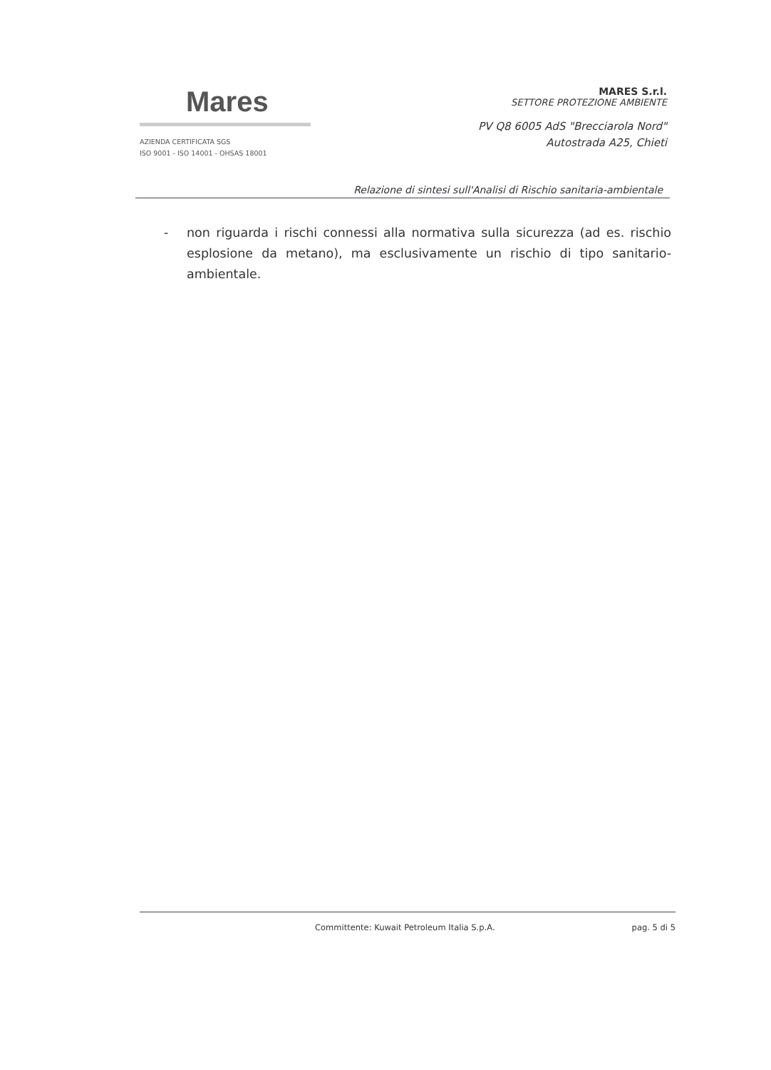Mares
AZIENDA CERTIFICATA SGS
ISO 9001 - ISO 14001 - OHSAS 18001
MARES S.r.l.
SETTORE PROTEZIONE AMBIENTE
PV Q8 6005 AdS "Brecciarola Nord"
Autostrada A25, Chieti
Relazione di sintesi sull'Analisi di Rischio sanitaria-ambientale
- non riguarda i rischi connessi alla normativa sulla sicurezza (ad es. rischio esplosione da metano), ma esclusivamente un rischio di tipo sanitario-ambientale.
Committente: Kuwait Petroleum Italia S.p.A. pag. 5 di 5